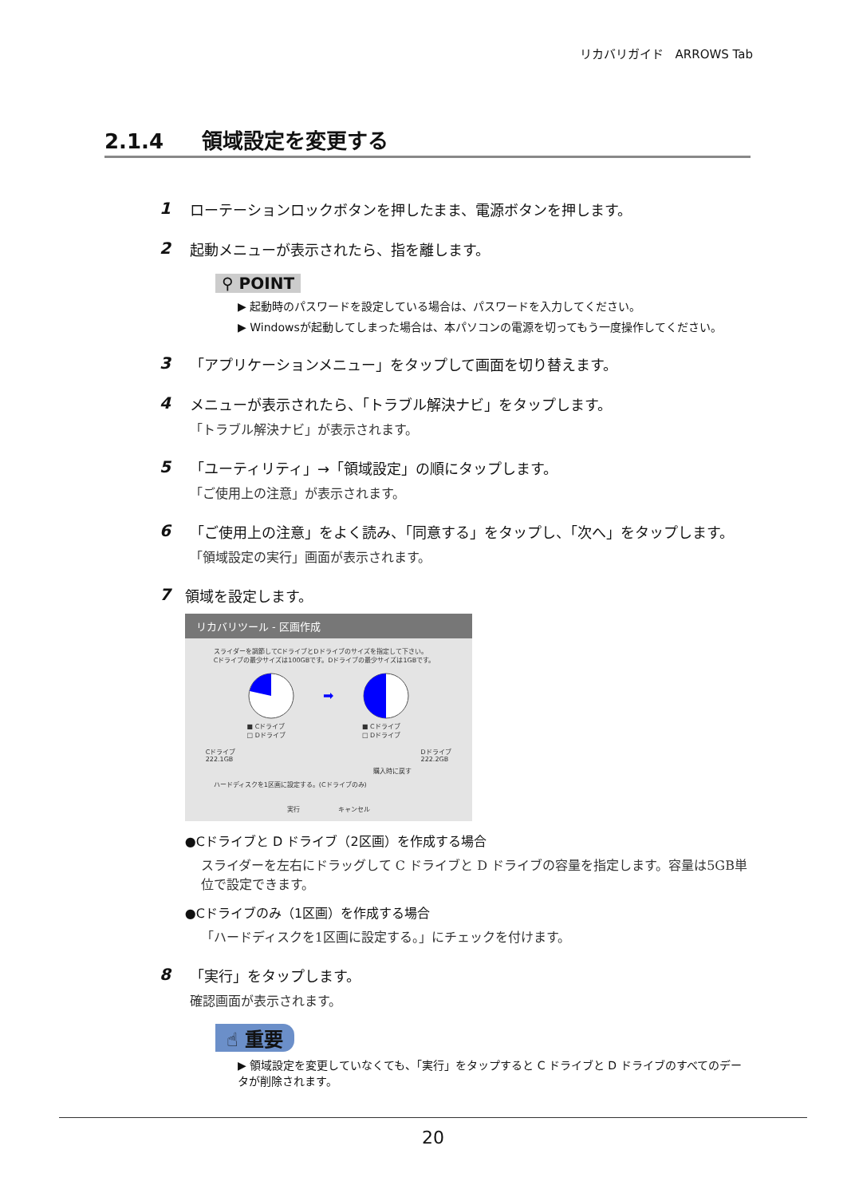リカバリガイド　ARROWS Tab
2.1.4 領域設定を変更する
1 ローテーションロックボタンを押したまま、電源ボタンを押します。
2 起動メニューが表示されたら、指を離します。
⚲ POINT
▶ 起動時のパスワードを設定している場合は、パスワードを入力してください。
▶ Windowsが起動してしまった場合は、本パソコンの電源を切ってもう一度操作してください。
3 「アプリケーションメニュー」をタップして画面を切り替えます。
4 メニューが表示されたら、「トラブル解決ナビ」をタップします。
「トラブル解決ナビ」が表示されます。
5 「ユーティリティ」→「領域設定」の順にタップします。
「ご使用上の注意」が表示されます。
6 「ご使用上の注意」をよく読み、「同意する」をタップし、「次へ」をタップします。
「領域設定の実行」画面が表示されます。
7 領域を設定します。
リカバリツール - 区画作成
スライダーを調節してCドライブとDドライブのサイズを指定して下さい。
Cドライブの最少サイズは100GBです。Dドライブの最少サイズは1GBです。
■ Cドライブ
□ Dドライブ
➡
■ Cドライブ
□ Dドライブ
Cドライブ
222.1GB Dドライブ
222.2GB
購入時に戻す
ハードディスクを1区画に設定する。(Cドライブのみ)
実行　　　　　　キャンセル
●Cドライブと D ドライブ（2区画）を作成する場合
スライダーを左右にドラッグして C ドライブと D ドライブの容量を指定します。容量は5GB単位で設定できます。
●Cドライブのみ（1区画）を作成する場合
「ハードディスクを1区画に設定する。」にチェックを付けます。
8 「実行」をタップします。
確認画面が表示されます。
☝ 重要
▶ 領域設定を変更していなくても、「実行」をタップすると C ドライブと D ドライブのすべてのデータが削除されます。
20